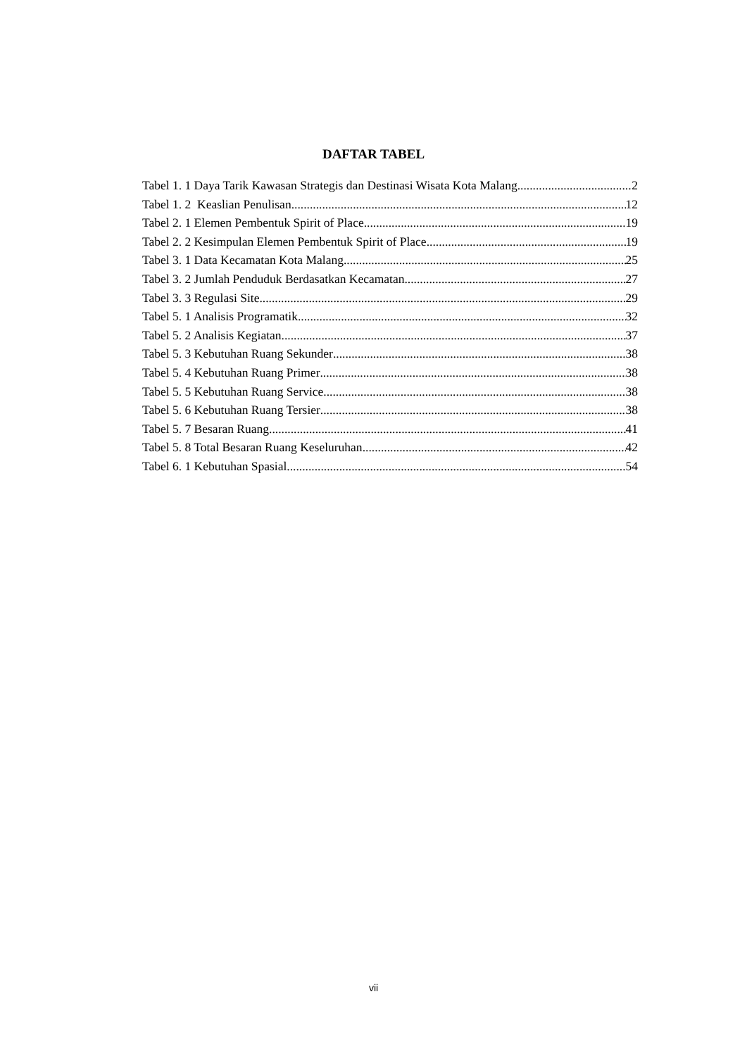DAFTAR TABEL
Tabel 1. 1 Daya Tarik Kawasan Strategis dan Destinasi Wisata Kota Malang 2
Tabel 1. 2 Keaslian Penulisan 12
Tabel 2. 1 Elemen Pembentuk Spirit of Place 19
Tabel 2. 2 Kesimpulan Elemen Pembentuk Spirit of Place 19
Tabel 3. 1 Data Kecamatan Kota Malang 25
Tabel 3. 2 Jumlah Penduduk Berdasatkan Kecamatan 27
Tabel 3. 3 Regulasi Site 29
Tabel 5. 1 Analisis Programatik 32
Tabel 5. 2 Analisis Kegiatan 37
Tabel 5. 3 Kebutuhan Ruang Sekunder 38
Tabel 5. 4 Kebutuhan Ruang Primer 38
Tabel 5. 5 Kebutuhan Ruang Service 38
Tabel 5. 6 Kebutuhan Ruang Tersier 38
Tabel 5. 7 Besaran Ruang 41
Tabel 5. 8 Total Besaran Ruang Keseluruhan 42
Tabel 6. 1 Kebutuhan Spasial 54
vii